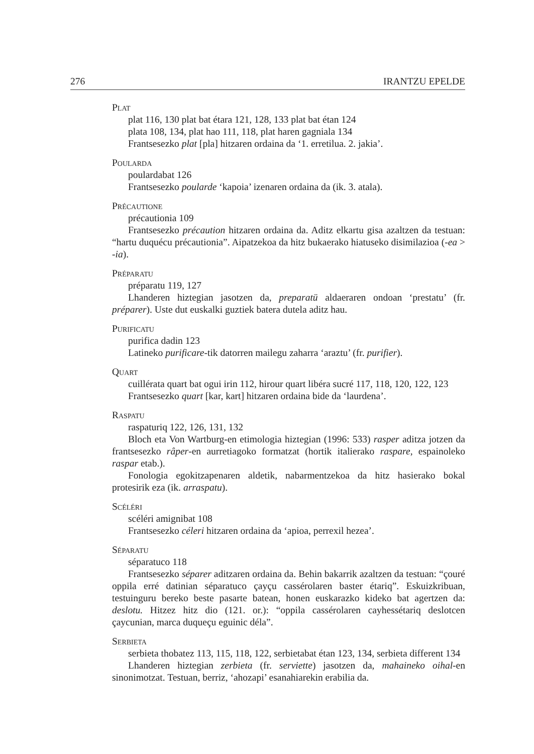276 IRANTZU EPELDE
Plat
plat 116, 130 plat bat étara 121, 128, 133 plat bat étan 124
plata 108, 134, plat hao 111, 118, plat haren gagniala 134
Frantsesezko plat [pla] hitzaren ordaina da ‘1. erretilua. 2. jakia’.
Poularda
poulardabat 126
Frantsesezko poularde ‘kapoia’ izenaren ordaina da (ik. 3. atala).
Précautione
précautionia 109
Frantsesezko précaution hitzaren ordaina da. Aditz elkartu gisa azaltzen da testuan: “hartu duquécu précautionia”. Aipatzekoa da hitz bukaerako hiatuseko disimilazioa (-ea > -ia).
Préparatu
préparatu 119, 127
Lhanderen hiztegian jasotzen da, preparatü aldaeraren ondoan ‘prestatu’ (fr. préparer). Uste dut euskalki guztiek batera dutela aditz hau.
Purificatu
purifica dadin 123
Latineko purificare-tik datorren mailegu zaharra ‘araztu’ (fr. purifier).
Quart
cuillérata quart bat ogui irin 112, hirour quart libéra sucré 117, 118, 120, 122, 123
Frantsesezko quart [kar, kart] hitzaren ordaina bide da ‘laurdena’.
Raspatu
raspaturiq 122, 126, 131, 132
Bloch eta Von Wartburg-en etimologia hiztegian (1996: 533) rasper aditza jotzen da frantsesezko râper-en aurretiagoko formatzat (hortik italierako raspare, espainoleko raspar etab.).
Fonologia egokitzapenaren aldetik, nabarmentzekoa da hitz hasierako bokal protesirik eza (ik. arraspatu).
Scéléri
scéléri amignibat 108
Frantsesezko céleri hitzaren ordaina da ‘apioa, perrexil hezea’.
Séparatu
séparatuco 118
Frantsesezko séparer aditzaren ordaina da. Behin bakarrik azaltzen da testuan: “çouré oppila erré datinian séparatuco çayçu cassérolaren baster étariq”. Eskuizkribuan, testuinguru bereko beste pasarte batean, honen euskarazko kideko bat agertzen da: deslotu. Hitzez hitz dio (121. or.): “oppila cassérolaren cayhessétariq deslotcen çaycunian, marca duqueçu eguinic déla”.
Serbieta
serbieta thobatez 113, 115, 118, 122, serbietabat étan 123, 134, serbieta different 134
Lhanderen hiztegian zerbieta (fr. serviette) jasotzen da, mahaineko oihal-en sinonimotzat. Testuan, berriz, ‘ahozapi’ esanahiarekin erabilia da.